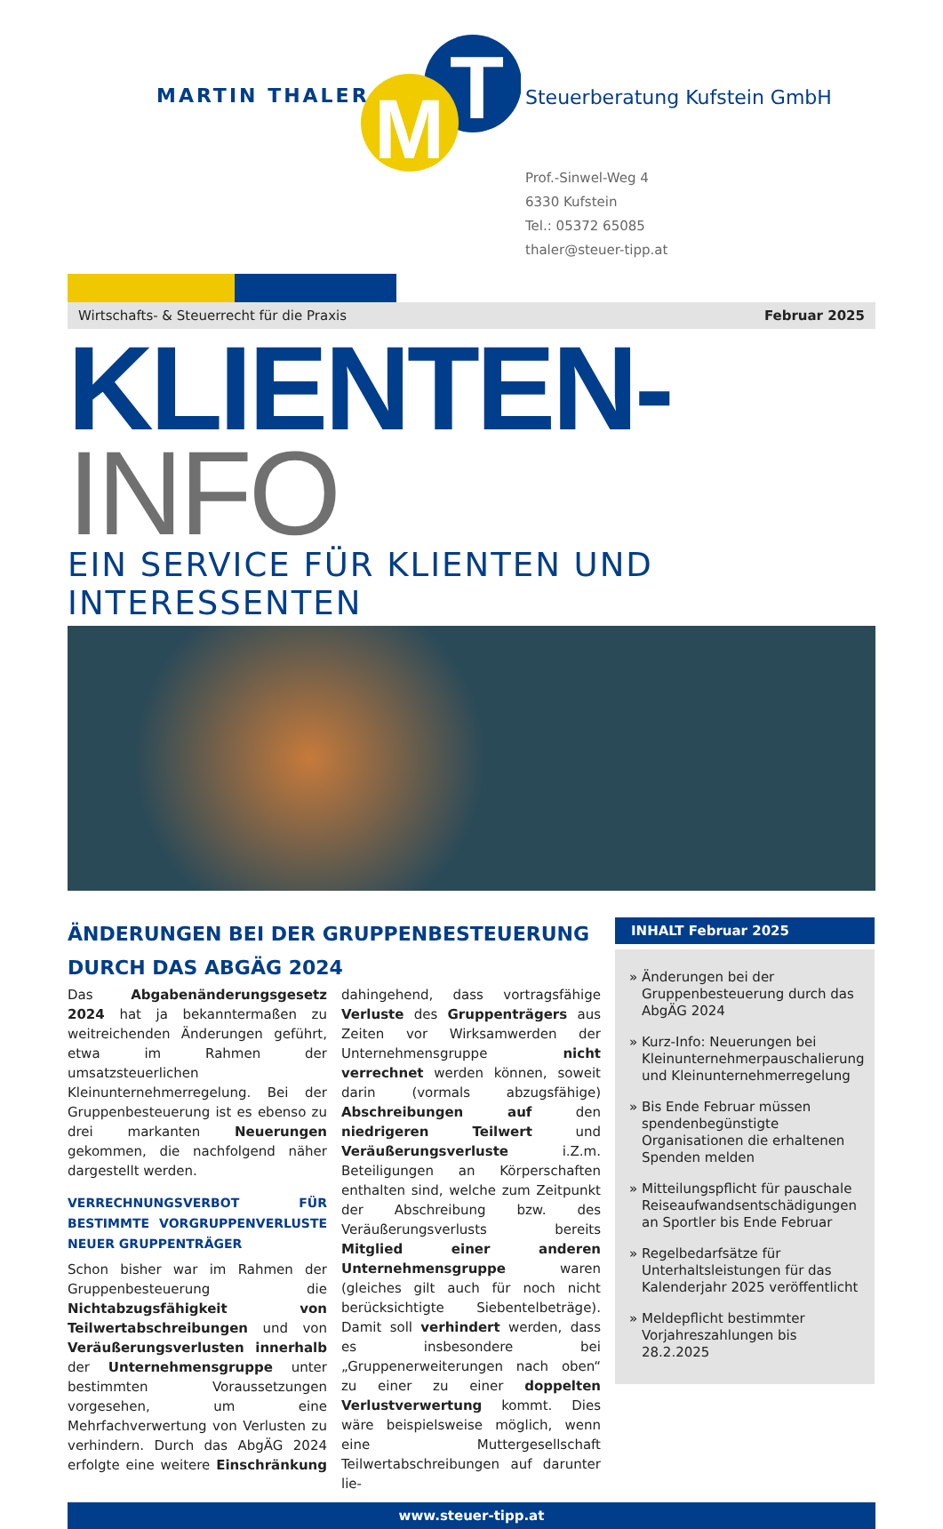MARTIN THALER
T
M
Steuerberatung Kufstein GmbH
Prof.-Sinwel-Weg 4
6330 Kufstein
Tel.: 05372 65085
thaler@steuer-tipp.at
Wirtschafts- & Steuerrecht für die Praxis Februar 2025
KLIENTEN-INFO
EIN SERVICE FÜR KLIENTEN UND INTERESSENTEN
ÄNDERUNGEN BEI DER GRUPPENBESTEUERUNG DURCH DAS ABGÄG 2024
Das Abgabenänderungsgesetz 2024 hat ja bekanntermaßen zu weitreichenden Änderungen geführt, etwa im Rahmen der umsatzsteuerlichen Kleinunternehmerregelung. Bei der Gruppenbesteuerung ist es ebenso zu drei markanten Neuerungen gekommen, die nachfolgend näher dargestellt werden.
VERRECHNUNGSVERBOT FÜR BESTIMMTE VORGRUPPENVERLUSTE NEUER GRUPPENTRÄGER
Schon bisher war im Rahmen der Gruppenbesteuerung die Nichtabzugsfähigkeit von Teilwertabschreibungen und von Veräußerungsverlusten innerhalb der Unternehmensgruppe unter bestimmten Voraussetzungen vorgesehen, um eine Mehrfachverwertung von Verlusten zu verhindern. Durch das AbgÄG 2024 erfolgte eine weitere Einschränkung dahingehend, dass vortragsfähige Verluste des Gruppenträgers aus Zeiten vor Wirksamwerden der Unternehmensgruppe nicht verrechnet werden können, soweit darin (vormals abzugsfähige) Abschreibungen auf den niedrigeren Teilwert und Veräußerungsverluste i.Z.m. Beteiligungen an Körperschaften enthalten sind, welche zum Zeitpunkt der Abschreibung bzw. des Veräußerungsverlusts bereits Mitglied einer anderen Unternehmensgruppe waren (gleiches gilt auch für noch nicht berücksichtigte Siebentelbeträge). Damit soll verhindert werden, dass es insbesondere bei „Gruppenerweiterungen nach oben“ zu einer zu einer doppelten Verlustverwertung kommt. Dies wäre beispielsweise möglich, wenn eine Muttergesellschaft Teilwertabschreibungen auf darunter lie-
INHALT Februar 2025
» Änderungen bei der Gruppenbesteuerung durch das AbgÄG 2024
» Kurz-Info: Neuerungen bei Kleinunternehmerpauschalierung und Kleinunternehmerregelung
» Bis Ende Februar müssen spendenbegünstigte Organisationen die erhaltenen Spenden melden
» Mitteilungspflicht für pauschale Reiseaufwandsentschädigungen an Sportler bis Ende Februar
» Regelbedarfsätze für Unterhaltsleistungen für das Kalenderjahr 2025 veröffentlicht
» Meldepflicht bestimmter Vorjahreszahlungen bis 28.2.2025
www.steuer-tipp.at